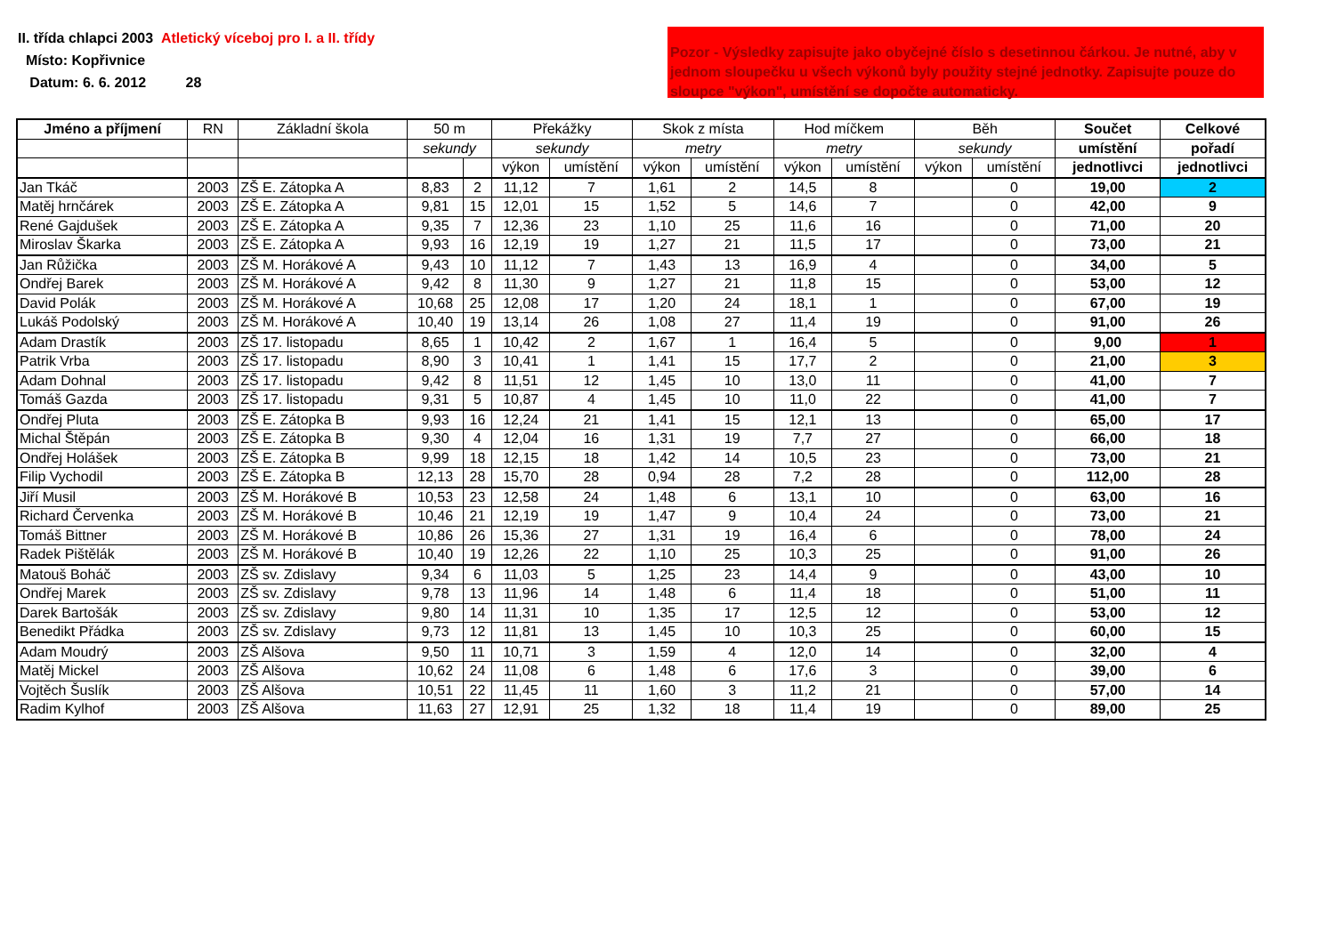II. třída chlapci 2003 Atletický víceboj pro I. a II. třídy
Místo: Kopřivnice
Datum: 6. 6. 2012 28
Pozor - Výsledky zapisujte jako obyčejné číslo s desetinnou čárkou. Je nutné, aby v jednom sloupečku u všech výkonů byly použity stejné jednotky. Zapisujte pouze do sloupce "výkon", umístění se dopočte automaticky.
| Jméno a příjmení | RN | Základní škola | 50 m | | Překážky | | Skok z místa | | Hod míčkem | | Běh | | Součet | Celkové |
| --- | --- | --- | --- | --- | --- | --- | --- | --- | --- | --- | --- | --- | --- | --- |
| | | | sekundy | | sekundy | | metry | | metry | | sekundy | | umístění | pořadí |
| | | | | | výkon | umístění | výkon | umístění | výkon | umístění | výkon | umístění | jednotlivci | jednotlivci |
| Jan Tkáč | 2003 | ZŠ E. Zátopka A | 8,83 | 2 | 11,12 | 7 | 1,61 | 2 | 14,5 | 8 | | 0 | 19,00 | 2 |
| Matěj hrnčárek | 2003 | ZŠ E. Zátopka A | 9,81 | 15 | 12,01 | 15 | 1,52 | 5 | 14,6 | 7 | | 0 | 42,00 | 9 |
| René Gajdušek | 2003 | ZŠ E. Zátopka A | 9,35 | 7 | 12,36 | 23 | 1,10 | 25 | 11,6 | 16 | | 0 | 71,00 | 20 |
| Miroslav Škarka | 2003 | ZŠ E. Zátopka A | 9,93 | 16 | 12,19 | 19 | 1,27 | 21 | 11,5 | 17 | | 0 | 73,00 | 21 |
| Jan Růžička | 2003 | ZŠ M. Horákové A | 9,43 | 10 | 11,12 | 7 | 1,43 | 13 | 16,9 | 4 | | 0 | 34,00 | 5 |
| Ondřej Barek | 2003 | ZŠ M. Horákové A | 9,42 | 8 | 11,30 | 9 | 1,27 | 21 | 11,8 | 15 | | 0 | 53,00 | 12 |
| David Polák | 2003 | ZŠ M. Horákové A | 10,68 | 25 | 12,08 | 17 | 1,20 | 24 | 18,1 | 1 | | 0 | 67,00 | 19 |
| Lukáš Podolský | 2003 | ZŠ M. Horákové A | 10,40 | 19 | 13,14 | 26 | 1,08 | 27 | 11,4 | 19 | | 0 | 91,00 | 26 |
| Adam Drastík | 2003 | ZŠ 17. listopadu | 8,65 | 1 | 10,42 | 2 | 1,67 | 1 | 16,4 | 5 | | 0 | 9,00 | 1 |
| Patrik Vrba | 2003 | ZŠ 17. listopadu | 8,90 | 3 | 10,41 | 1 | 1,41 | 15 | 17,7 | 2 | | 0 | 21,00 | 3 |
| Adam Dohnal | 2003 | ZŠ 17. listopadu | 9,42 | 8 | 11,51 | 12 | 1,45 | 10 | 13,0 | 11 | | 0 | 41,00 | 7 |
| Tomáš Gazda | 2003 | ZŠ 17. listopadu | 9,31 | 5 | 10,87 | 4 | 1,45 | 10 | 11,0 | 22 | | 0 | 41,00 | 7 |
| Ondřej Pluta | 2003 | ZŠ E. Zátopka B | 9,93 | 16 | 12,24 | 21 | 1,41 | 15 | 12,1 | 13 | | 0 | 65,00 | 17 |
| Michal Štěpán | 2003 | ZŠ E. Zátopka B | 9,30 | 4 | 12,04 | 16 | 1,31 | 19 | 7,7 | 27 | | 0 | 66,00 | 18 |
| Ondřej Holášek | 2003 | ZŠ E. Zátopka B | 9,99 | 18 | 12,15 | 18 | 1,42 | 14 | 10,5 | 23 | | 0 | 73,00 | 21 |
| Filip Vychodil | 2003 | ZŠ E. Zátopka B | 12,13 | 28 | 15,70 | 28 | 0,94 | 28 | 7,2 | 28 | | 0 | 112,00 | 28 |
| Jiří Musil | 2003 | ZŠ M. Horákové B | 10,53 | 23 | 12,58 | 24 | 1,48 | 6 | 13,1 | 10 | | 0 | 63,00 | 16 |
| Richard Červenka | 2003 | ZŠ M. Horákové B | 10,46 | 21 | 12,19 | 19 | 1,47 | 9 | 10,4 | 24 | | 0 | 73,00 | 21 |
| Tomáš Bittner | 2003 | ZŠ M. Horákové B | 10,86 | 26 | 15,36 | 27 | 1,31 | 19 | 16,4 | 6 | | 0 | 78,00 | 24 |
| Radek Pištělák | 2003 | ZŠ M. Horákové B | 10,40 | 19 | 12,26 | 22 | 1,10 | 25 | 10,3 | 25 | | 0 | 91,00 | 26 |
| Matouš Boháč | 2003 | ZŠ sv. Zdislavy | 9,34 | 6 | 11,03 | 5 | 1,25 | 23 | 14,4 | 9 | | 0 | 43,00 | 10 |
| Ondřej Marek | 2003 | ZŠ sv. Zdislavy | 9,78 | 13 | 11,96 | 14 | 1,48 | 6 | 11,4 | 18 | | 0 | 51,00 | 11 |
| Darek Bartošák | 2003 | ZŠ sv. Zdislavy | 9,80 | 14 | 11,31 | 10 | 1,35 | 17 | 12,5 | 12 | | 0 | 53,00 | 12 |
| Benedikt Přádka | 2003 | ZŠ sv. Zdislavy | 9,73 | 12 | 11,81 | 13 | 1,45 | 10 | 10,3 | 25 | | 0 | 60,00 | 15 |
| Adam Moudrý | 2003 | ZŠ Alšova | 9,50 | 11 | 10,71 | 3 | 1,59 | 4 | 12,0 | 14 | | 0 | 32,00 | 4 |
| Matěj Mickel | 2003 | ZŠ Alšova | 10,62 | 24 | 11,08 | 6 | 1,48 | 6 | 17,6 | 3 | | 0 | 39,00 | 6 |
| Vojtěch Šuslík | 2003 | ZŠ Alšova | 10,51 | 22 | 11,45 | 11 | 1,60 | 3 | 11,2 | 21 | | 0 | 57,00 | 14 |
| Radim Kylhof | 2003 | ZŠ Alšova | 11,63 | 27 | 12,91 | 25 | 1,32 | 18 | 11,4 | 19 | | 0 | 89,00 | 25 |